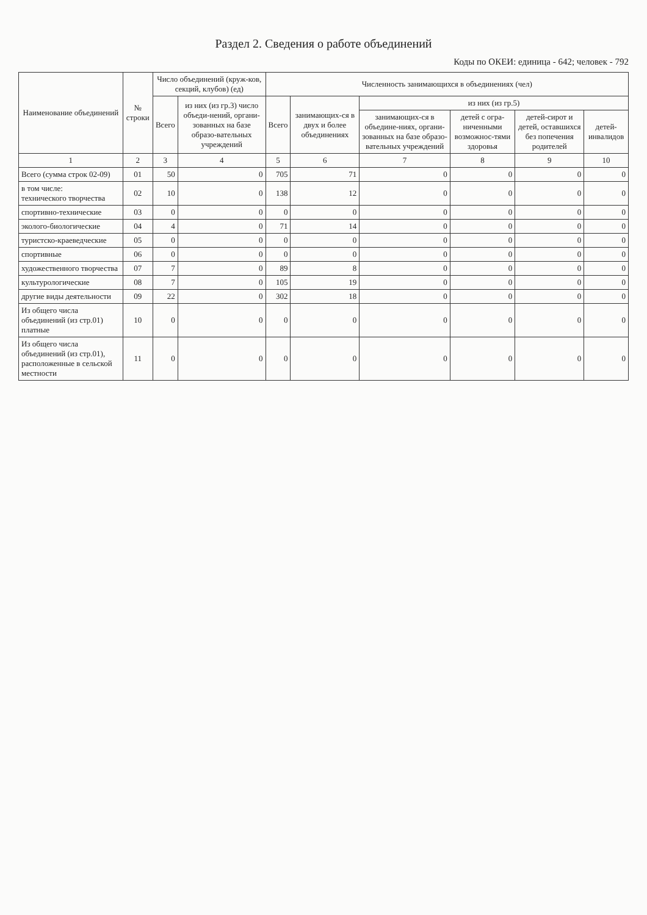Раздел 2. Сведения о работе объединений
Коды по ОКЕИ: единица - 642; человек - 792
| Наименование объединений | № строки | Число объединений (круж-ков, секций, клубов) (ед) | | Численность занимающихся в объединениях (чел) | | | | | |
| --- | --- | --- | --- | --- | --- | --- | --- | --- | --- |
| | | Всего | из них (из гр.3) число объеди-нений, органи-зованных на базе образо-вательных учреждений | Всего | занимающих-ся в двух и более объединениях | из них (из гр.5) | | | |
| | | | | | | занимающих-ся в объедине-ниях, органи-зованных на базе образо-вательных учреждений | детей с огра-ниченными возможнос-тями здоровья | детей-сирот и детей, оставшихся без попечения родителей | детей-инвалидов |
| 1 | 2 | 3 | 4 | 5 | 6 | 7 | 8 | 9 | 10 |
| Всего (сумма строк 02-09) | 01 | 50 | 0 | 705 | 71 | 0 | 0 | 0 | 0 |
| в том числе: технического творчества | 02 | 10 | 0 | 138 | 12 | 0 | 0 | 0 | 0 |
| спортивно-технические | 03 | 0 | 0 | 0 | 0 | 0 | 0 | 0 | 0 |
| эколого-биологические | 04 | 4 | 0 | 71 | 14 | 0 | 0 | 0 | 0 |
| туристско-краеведческие | 05 | 0 | 0 | 0 | 0 | 0 | 0 | 0 | 0 |
| спортивные | 06 | 0 | 0 | 0 | 0 | 0 | 0 | 0 | 0 |
| художественного творчества | 07 | 7 | 0 | 89 | 8 | 0 | 0 | 0 | 0 |
| культурологические | 08 | 7 | 0 | 105 | 19 | 0 | 0 | 0 | 0 |
| другие виды деятельности | 09 | 22 | 0 | 302 | 18 | 0 | 0 | 0 | 0 |
| Из общего числа объединений (из стр.01) платные | 10 | 0 | 0 | 0 | 0 | 0 | 0 | 0 | 0 |
| Из общего числа объединений (из стр.01), расположенные в сельской местности | 11 | 0 | 0 | 0 | 0 | 0 | 0 | 0 | 0 |